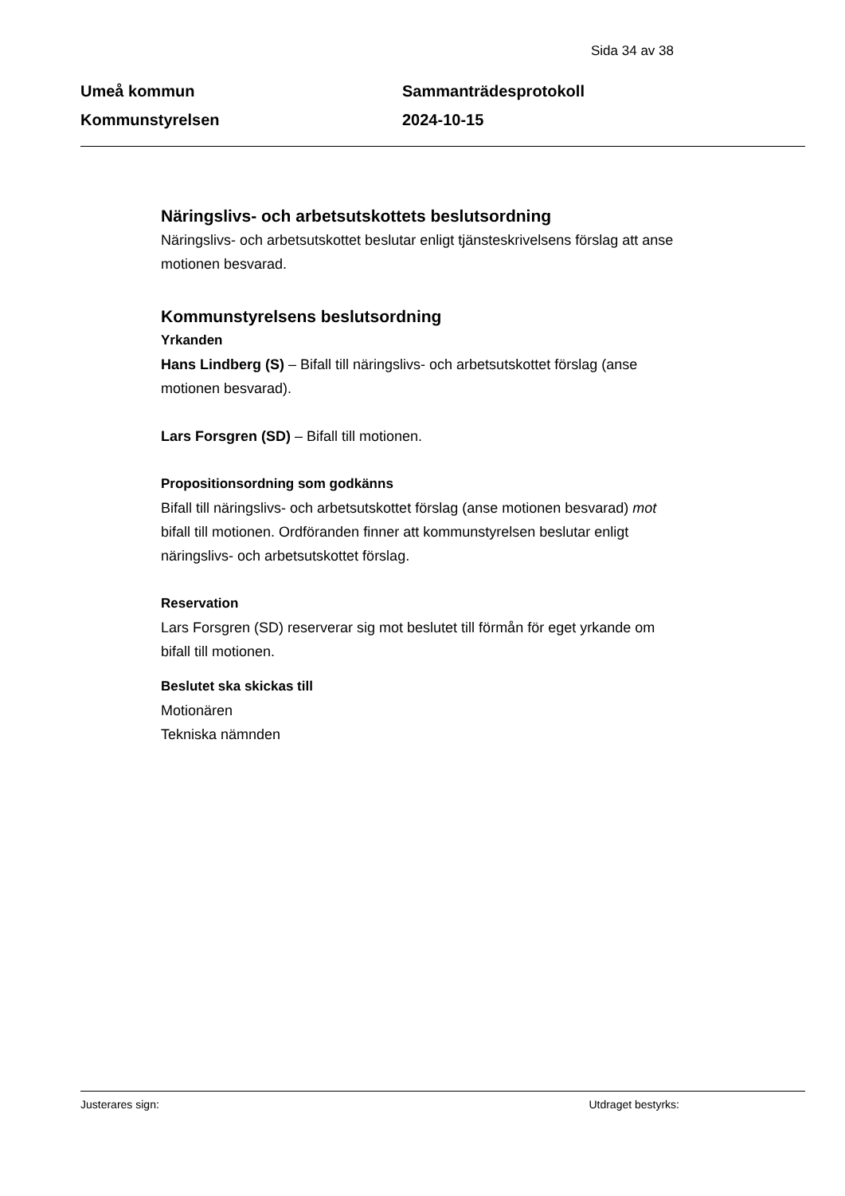Sida 34 av 38
Umeå kommun
Kommunstyrelsen
Sammanträdesprotokoll
2024-10-15
Näringslivs- och arbetsutskottets beslutsordning
Näringslivs- och arbetsutskottet beslutar enligt tjänsteskrivelsens förslag att anse motionen besvarad.
Kommunstyrelsens beslutsordning
Yrkanden
Hans Lindberg (S) – Bifall till näringslivs- och arbetsutskottet förslag (anse motionen besvarad).
Lars Forsgren (SD) – Bifall till motionen.
Propositionsordning som godkänns
Bifall till näringslivs- och arbetsutskottet förslag (anse motionen besvarad) mot bifall till motionen. Ordföranden finner att kommunstyrelsen beslutar enligt näringslivs- och arbetsutskottet förslag.
Reservation
Lars Forsgren (SD) reserverar sig mot beslutet till förmån för eget yrkande om bifall till motionen.
Beslutet ska skickas till
Motionären
Tekniska nämnden
Justerares sign: Utdraget bestyrks: